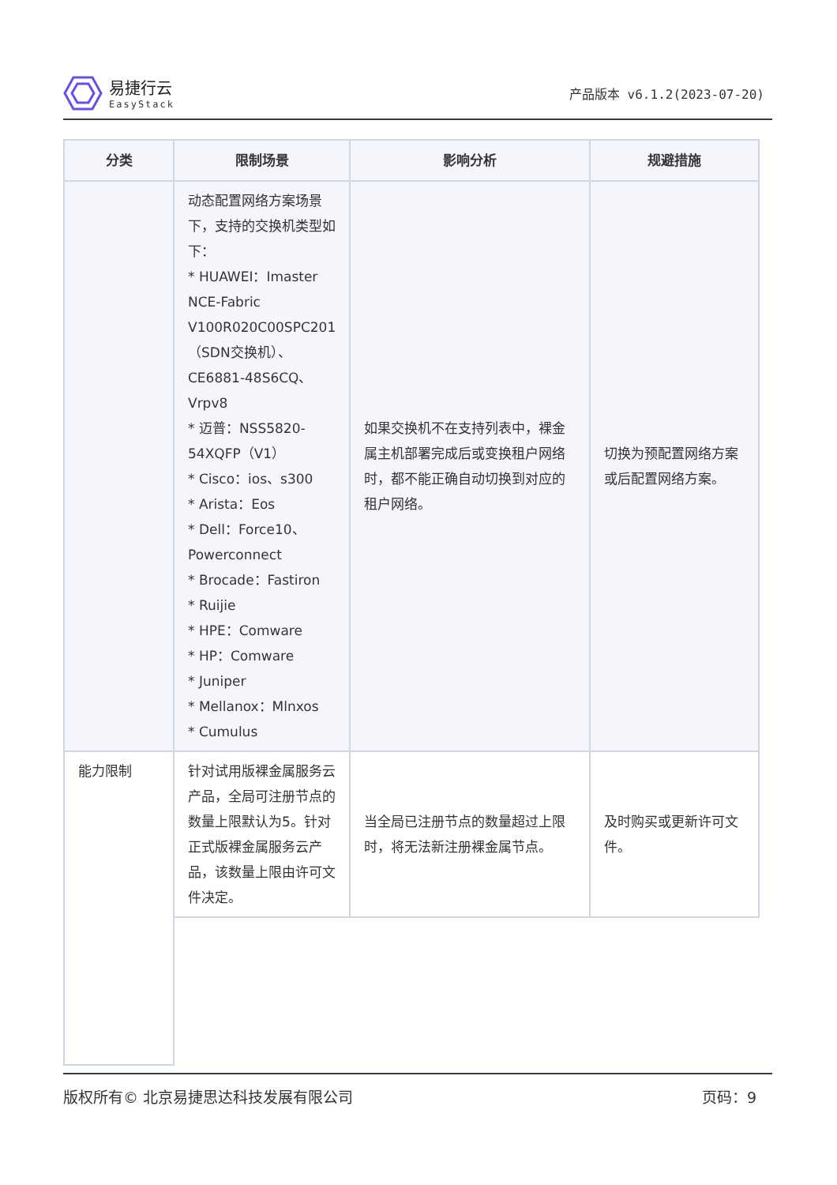易捷行云
EasyStack
产品版本 v6.1.2(2023-07-20)
| 分类 | 限制场景 | 影响分析 | 规避措施 |
| --- | --- | --- | --- |
| | 动态配置网络方案场景下，支持的交换机类型如下： * HUAWEI：Imaster NCE-Fabric V100R020C00SPC201（SDN交换机）、CE6881-48S6CQ、Vrpv8 * 迈普：NSS5820-54XQFP（V1） * Cisco：ios、s300 * Arista：Eos * Dell：Force10、Powerconnect * Brocade：Fastiron * Ruijie * HPE：Comware * HP：Comware * Juniper * Mellanox：Mlnxos * Cumulus | 如果交换机不在支持列表中，裸金属主机部署完成后或变换租户网络时，都不能正确自动切换到对应的租户网络。 | 切换为预配置网络方案或后配置网络方案。 |
| 能力限制 | 针对试用版裸金属服务云产品，全局可注册节点的数量上限默认为5。针对正式版裸金属服务云产品，该数量上限由许可文件决定。 | 当全局已注册节点的数量超过上限时，将无法新注册裸金属节点。 | 及时购买或更新许可文件。 |
版权所有© 北京易捷思达科技发展有限公司 页码：9